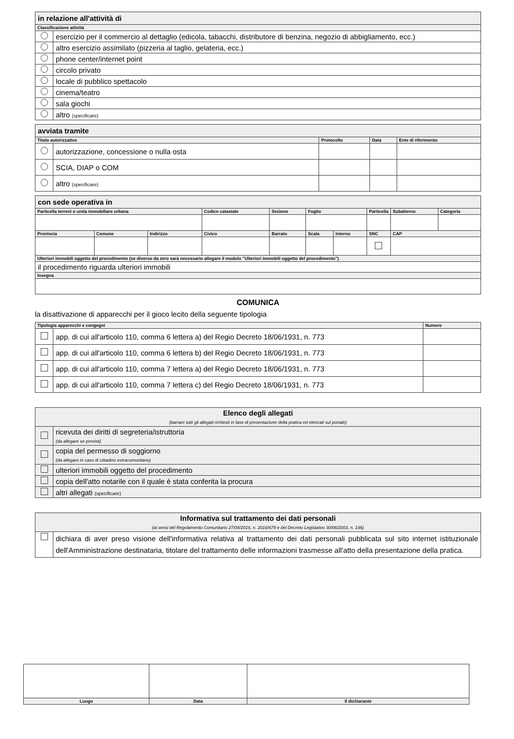| in relazione all'attività di | |
| Classificazione attività | |
| | esercizio per il commercio al dettaglio (edicola, tabacchi, distributore di benzina, negozio di abbigliamento, ecc.) |
| | altro esercizio assimilato (pizzeria al taglio, gelateria, ecc.) |
| | phone center/internet point |
| | circolo privato |
| | locale di pubblico spettacolo |
| | cinema/teatro |
| | sala giochi |
| | altro (specificare) |
| avviata tramite | | | | |
| Titolo autorizzativo | | Protocollo | Data | Ente di riferimento |
| | autorizzazione, concessione o nulla osta | | | |
| | SCIA, DIAP o COM | | | |
| | altro (specificare) | | | |
| con sede operativa in | | | | | | | | | |
| Particella terreni o unità immobiliare urbana | | | Codice catastale | Sezione | Foglio | | Particella | Subalterno | Categoria |
| Provincia | Comune | Indirizzo | Civico | Barrato | Scala | Interno | SNC | CAP | |
| Ulteriori immobili oggetto del procedimento (se diverso da zero sarà necessario allegare il modulo "Ulteriori immobili oggetto del procedimento") | | | | | | | | | |
| il procedimento riguarda ulteriori immobili | | | | | | | | | |
| Insegna | | | | | | | | | |
COMUNICA
la disattivazione di apparecchi per il gioco lecito della seguente tipologia
| Tipologia apparecchi e congegni | | Numero |
| | app. di cui all'articolo 110, comma 6 lettera a) del Regio Decreto 18/06/1931, n. 773 | |
| | app. di cui all'articolo 110, comma 6 lettera b) del Regio Decreto 18/06/1931, n. 773 | |
| | app. di cui all'articolo 110, comma 7 lettera a) del Regio Decreto 18/06/1931, n. 773 | |
| | app. di cui all'articolo 110, comma 7 lettera c) del Regio Decreto 18/06/1931, n. 773 | |
| Elenco degli allegati (barrare tutti gli allegati richiesti in fase di presentazione della pratica ed elencati sul portale) | |
| | ricevuta dei diritti di segreteria/istruttoria (da allegare se previsti) |
| | copia del permesso di soggiorno (da allegare in caso di cittadino extracomunitario) |
| | ulteriori immobili oggetto del procedimento |
| | copia dell'atto notarile con il quale è stata conferita la procura |
| | altri allegati (specificare) |
| Informativa sul trattamento dei dati personali (ai sensi del Regolamento Comunitario 27/04/2016, n. 2016/679 e del Decreto Legislativo 30/06/2003, n. 196) | |
| | dichiara di aver preso visione dell'informativa relativa al trattamento dei dati personali pubblicata sul sito internet istituzionale dell'Amministrazione destinataria, titolare del trattamento delle informazioni trasmesse all'atto della presentazione della pratica. |
| Luogo | Data | Il dichiarante |